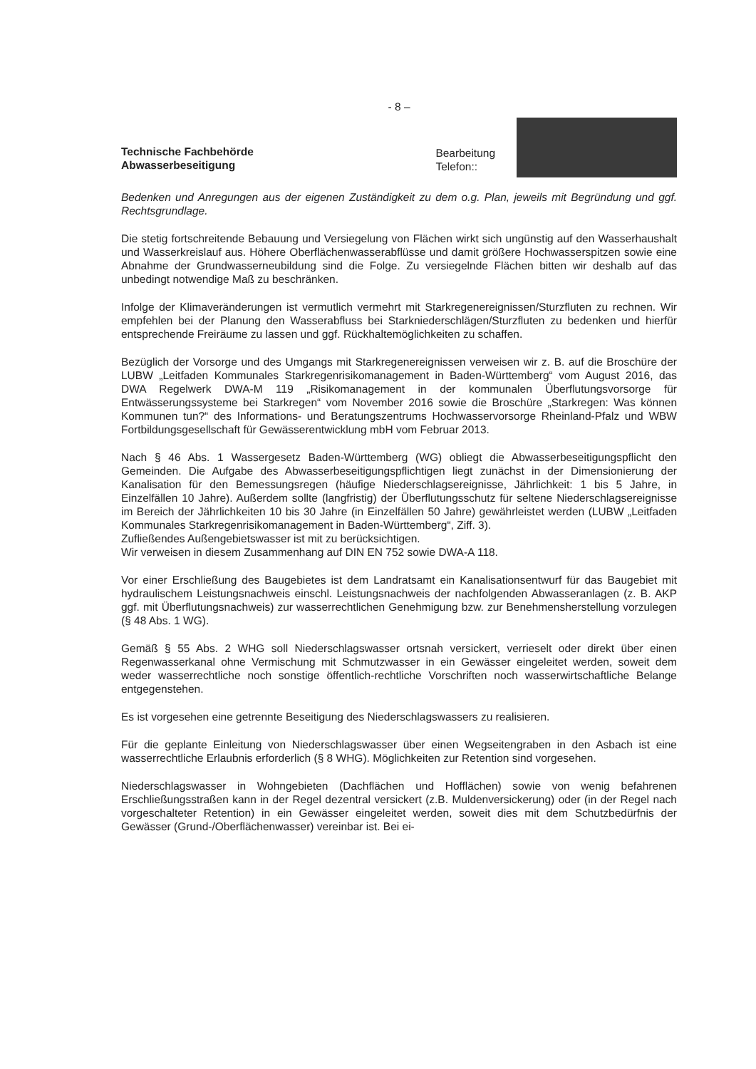- 8 –
Technische Fachbehörde
Abwasserbeseitigung
Bearbeitung
Telefon::
Bedenken und Anregungen aus der eigenen Zuständigkeit zu dem o.g. Plan, jeweils mit Begründung und ggf. Rechtsgrundlage.
Die stetig fortschreitende Bebauung und Versiegelung von Flächen wirkt sich ungünstig auf den Wasserhaushalt und Wasserkreislauf aus. Höhere Oberflächenwasserabflüsse und damit größere Hochwasserspitzen sowie eine Abnahme der Grundwasserneubildung sind die Folge. Zu versiegelnde Flächen bitten wir deshalb auf das unbedingt notwendige Maß zu beschränken.
Infolge der Klimaveränderungen ist vermutlich vermehrt mit Starkregenereignissen/Sturzfluten zu rechnen. Wir empfehlen bei der Planung den Wasserabfluss bei Starkniederschlägen/Sturzfluten zu bedenken und hierfür entsprechende Freiräume zu lassen und ggf. Rückhaltemöglichkeiten zu schaffen.
Bezüglich der Vorsorge und des Umgangs mit Starkregenereignissen verweisen wir z. B. auf die Broschüre der LUBW „Leitfaden Kommunales Starkregenrisikomanagement in Baden-Württemberg“ vom August 2016, das DWA Regelwerk DWA-M 119 „Risikomanagement in der kommunalen Überflutungsvorsorge für Entwässerungssysteme bei Starkregen“ vom November 2016 sowie die Broschüre „Starkregen: Was können Kommunen tun?“ des Informations- und Beratungszentrums Hochwasservorsorge Rheinland-Pfalz und WBW Fortbildungsgesellschaft für Gewässerentwicklung mbH vom Februar 2013.
Nach § 46 Abs. 1 Wassergesetz Baden-Württemberg (WG) obliegt die Abwasserbeseitigungspflicht den Gemeinden. Die Aufgabe des Abwasserbeseitigungspflichtigen liegt zunächst in der Dimensionierung der Kanalisation für den Bemessungsregen (häufige Niederschlagsereignisse, Jährlichkeit: 1 bis 5 Jahre, in Einzelfällen 10 Jahre). Außerdem sollte (langfristig) der Überflutungsschutz für seltene Niederschlagsereignisse im Bereich der Jährlichkeiten 10 bis 30 Jahre (in Einzelfällen 50 Jahre) gewährleistet werden (LUBW „Leitfaden Kommunales Starkregenrisikomanagement in Baden-Württemberg“, Ziff. 3).
Zufließendes Außengebietswasser ist mit zu berücksichtigen.
Wir verweisen in diesem Zusammenhang auf DIN EN 752 sowie DWA-A 118.
Vor einer Erschließung des Baugebietes ist dem Landratsamt ein Kanalisationsentwurf für das Baugebiet mit hydraulischem Leistungsnachweis einschl. Leistungsnachweis der nachfolgenden Abwasseranlagen (z. B. AKP ggf. mit Überflutungsnachweis) zur wasserrechtlichen Genehmigung bzw. zur Benehmensherstellung vorzulegen (§ 48 Abs. 1 WG).
Gemäß § 55 Abs. 2 WHG soll Niederschlagswasser ortsnah versickert, verrieselt oder direkt über einen Regenwasserkanal ohne Vermischung mit Schmutzwasser in ein Gewässer eingeleitet werden, soweit dem weder wasserrechtliche noch sonstige öffentlich-rechtliche Vorschriften noch wasserwirtschaftliche Belange entgegenstehen.
Es ist vorgesehen eine getrennte Beseitigung des Niederschlagswassers zu realisieren.
Für die geplante Einleitung von Niederschlagswasser über einen Wegseitengraben in den Asbach ist eine wasserrechtliche Erlaubnis erforderlich (§ 8 WHG). Möglichkeiten zur Retention sind vorgesehen.
Niederschlagswasser in Wohngebieten (Dachflächen und Hofflächen) sowie von wenig befahrenen Erschließungsstraßen kann in der Regel dezentral versickert (z.B. Muldenversickerung) oder (in der Regel nach vorgeschalteter Retention) in ein Gewässer eingeleitet werden, soweit dies mit dem Schutzbedürfnis der Gewässer (Grund-/Oberflächenwasser) vereinbar ist. Bei ei-